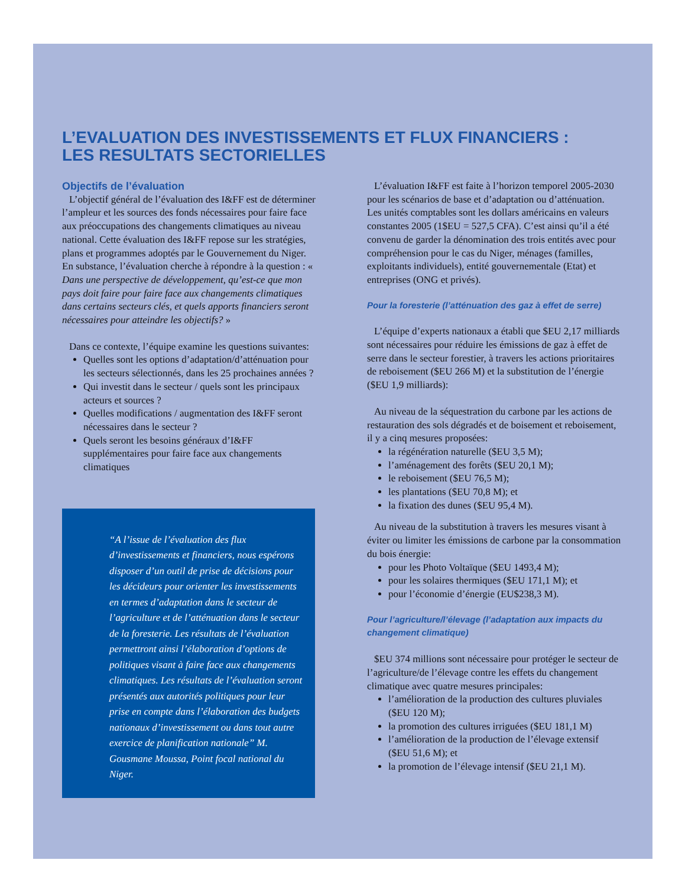L’EVALUATION DES INVESTISSEMENTS ET FLUX FINANCIERS :
LES RESULTATS SECTORIELLES
Objectifs de l’évaluation
L’objectif général de l’évaluation des I&FF est de déterminer l’ampleur et les sources des fonds nécessaires pour faire face aux préoccupations des changements climatiques au niveau national. Cette évaluation des I&FF repose sur les stratégies, plans et programmes adoptés par le Gouvernement du Niger. En substance, l’évaluation cherche à répondre à la question : « Dans une perspective de développement, qu’est-ce que mon pays doit faire pour faire face aux changements climatiques dans certains secteurs clés, et quels apports financiers seront nécessaires pour atteindre les objectifs? »
Dans ce contexte, l’équipe examine les questions suivantes:
Quelles sont les options d’adaptation/d’atténuation pour les secteurs sélectionnés, dans les 25 prochaines années ?
Qui investit dans le secteur / quels sont les principaux acteurs et sources ?
Quelles modifications / augmentation des I&FF seront nécessaires dans le secteur ?
Quels seront les besoins généraux d’I&FF supplémentaires pour faire face aux changements climatiques
“A l’issue de l’évaluation des flux d’investissements et financiers, nous espérons disposer d’un outil de prise de décisions pour les décideurs pour orienter les investissements en termes d’adaptation dans le secteur de l’agriculture et de l’atténuation dans le secteur de la foresterie. Les résultats de l’évaluation permettront ainsi l’élaboration d’options de politiques visant à faire face aux changements climatiques. Les résultats de l’évaluation seront présentés aux autorités politiques pour leur prise en compte dans l’élaboration des budgets nationaux d’investissement ou dans tout autre exercice de planification nationale” M. Gousmane Moussa, Point focal national du Niger.
L’évaluation I&FF est faite à l’horizon temporel 2005-2030 pour les scénarios de base et d’adaptation ou d’atténuation. Les unités comptables sont les dollars américains en valeurs constantes 2005 (1$EU = 527,5 CFA). C’est ainsi qu’il a été convenu de garder la dénomination des trois entités avec pour compréhension pour le cas du Niger, ménages (familles, exploitants individuels), entité gouvernementale (Etat) et entreprises (ONG et privés).
Pour la foresterie (l’atténuation des gaz à effet de serre)
L’équipe d’experts nationaux a établi que $EU 2,17 milliards sont nécessaires pour réduire les émissions de gaz à effet de serre dans le secteur forestier, à travers les actions prioritaires de reboisement ($EU 266 M) et la substitution de l’énergie ($EU 1,9 milliards):
Au niveau de la séquestration du carbone par les actions de restauration des sols dégradés et de boisement et reboisement, il y a cinq mesures proposées:
la régénération naturelle ($EU 3,5 M);
l’aménagement des forêts ($EU 20,1 M);
le reboisement ($EU 76,5 M);
les plantations ($EU 70,8 M); et
la fixation des dunes ($EU 95,4 M).
Au niveau de la substitution à travers les mesures visant à éviter ou limiter les émissions de carbone par la consommation du bois énergie:
pour les Photo Voltaïque ($EU 1493,4 M);
pour les solaires thermiques ($EU 171,1 M); et
pour l’économie d’énergie (EU$238,3 M).
Pour l’agriculture/l’élevage (l’adaptation aux impacts du changement climatique)
$EU 374 millions sont nécessaire pour protéger le secteur de l’agriculture/de l’élevage contre les effets du changement climatique avec quatre mesures principales:
l’amélioration de la production des cultures pluviales ($EU 120 M);
la promotion des cultures irriguées ($EU 181,1 M)
l’amélioration de la production de l’élevage extensif ($EU 51,6 M); et
la promotion de l’élevage intensif ($EU 21,1 M).